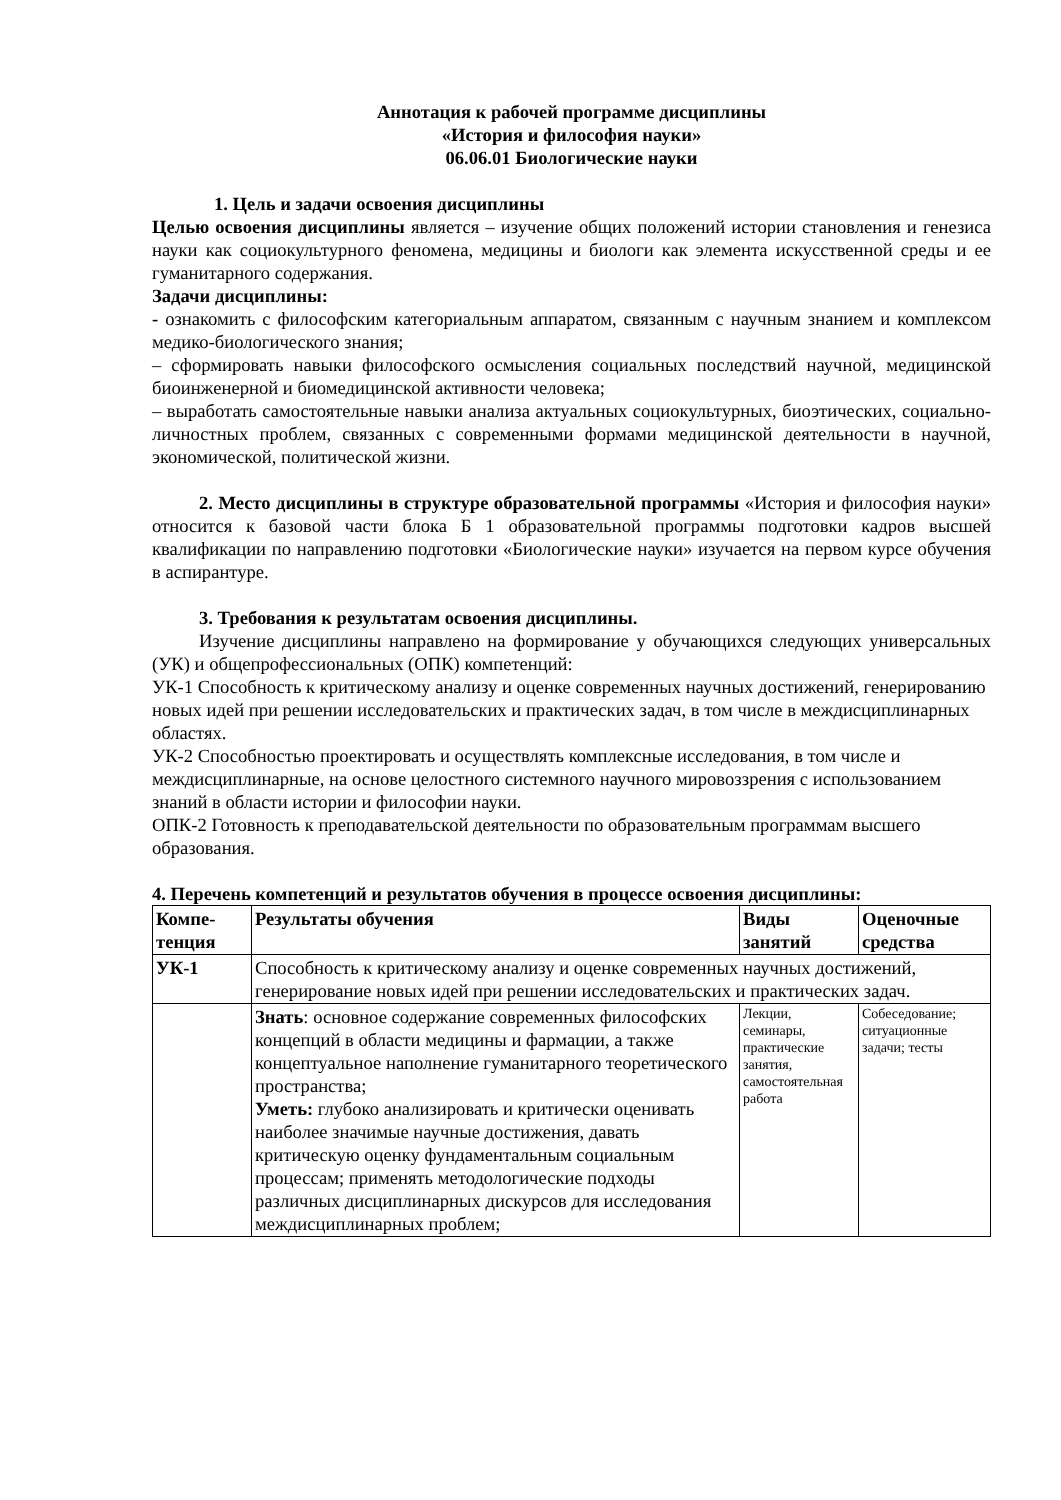Аннотация к рабочей программе дисциплины
«История и философия науки»
06.06.01 Биологические науки
1. Цель и задачи освоения дисциплины
Целью освоения дисциплины является – изучение общих положений истории становления и генезиса науки как социокультурного феномена, медицины и биологи как элемента искусственной среды и ее гуманитарного содержания.
Задачи дисциплины:
- ознакомить с философским категориальным аппаратом, связанным с научным знанием и комплексом медико-биологического знания;
– сформировать навыки философского осмысления социальных последствий научной, медицинской биоинженерной и биомедицинской активности человека;
– выработать самостоятельные навыки анализа актуальных социокультурных, биоэтических, социально-личностных проблем, связанных с современными формами медицинской деятельности в научной, экономической, политической жизни.
2. Место дисциплины в структуре образовательной программы «История и философия науки» относится к базовой части блока Б 1 образовательной программы подготовки кадров высшей квалификации по направлению подготовки «Биологические науки» изучается на первом курсе обучения в аспирантуре.
3. Требования к результатам освоения дисциплины.
Изучение дисциплины направлено на формирование у обучающихся следующих универсальных (УК) и общепрофессиональных (ОПК) компетенций:
УК-1 Способность к критическому анализу и оценке современных научных достижений, генерированию новых идей при решении исследовательских и практических задач, в том числе в междисциплинарных областях.
УК-2 Способностью проектировать и осуществлять комплексные исследования, в том числе и междисциплинарные, на основе целостного системного научного мировоззрения с использованием знаний в области истории и философии науки.
ОПК-2 Готовность к преподавательской деятельности по образовательным программам высшего образования.
4. Перечень компетенций и результатов обучения в процессе освоения дисциплины:
| Компе- тенция | Результаты обучения | Виды занятий | Оценочные средства |
| --- | --- | --- | --- |
| УК-1 | Способность к критическому анализу и оценке современных научных достижений, генерирование новых идей при решении исследовательских и практических задач. | | |
| | Знать : основное содержание современных философских концепций в области медицины и фармации, а также концептуальное наполнение гуманитарного теоретического пространства; Уметь: глубоко анализировать и критически оценивать наиболее значимые научные достижения, давать критическую оценку фундаментальным социальным процессам; применять методологические подходы различных дисциплинарных дискурсов для исследования междисциплинарных проблем; | Лекции, семинары, практические занятия, самостоятельная работа | Собеседование; ситуационные задачи; тесты |